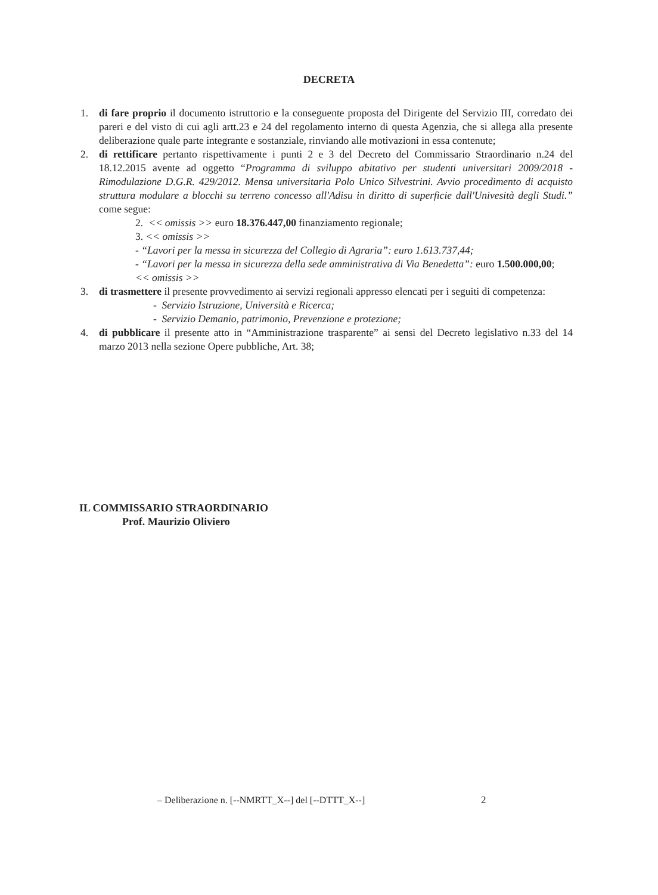DECRETA
1. di fare proprio il documento istruttorio e la conseguente proposta del Dirigente del Servizio III, corredato dei pareri e del visto di cui agli artt.23 e 24 del regolamento interno di questa Agenzia, che si allega alla presente deliberazione quale parte integrante e sostanziale, rinviando alle motivazioni in essa contenute;
2. di rettificare pertanto rispettivamente i punti 2 e 3 del Decreto del Commissario Straordinario n.24 del 18.12.2015 avente ad oggetto “Programma di sviluppo abitativo per studenti universitari 2009/2018 - Rimodulazione D.G.R. 429/2012. Mensa universitaria Polo Unico Silvestrini. Avvio procedimento di acquisto struttura modulare a blocchi su terreno concesso all'Adisu in diritto di superficie dall'Univesità degli Studi.” come segue:
2. << omissis >> euro 18.376.447,00 finanziamento regionale;
3. << omissis >>
- “Lavori per la messa in sicurezza del Collegio di Agraria”: euro 1.613.737,44;
- “Lavori per la messa in sicurezza della sede amministrativa di Via Benedetta”: euro 1.500.000,00;
<< omissis >>
3. di trasmettere il presente provvedimento ai servizi regionali appresso elencati per i seguiti di competenza:
- Servizio Istruzione, Università e Ricerca;
- Servizio Demanio, patrimonio, Prevenzione e protezione;
4. di pubblicare il presente atto in “Amministrazione trasparente” ai sensi del Decreto legislativo n.33 del 14 marzo 2013 nella sezione Opere pubbliche, Art. 38;
IL COMMISSARIO STRAORDINARIO
Prof. Maurizio Oliviero
– Deliberazione n. [--NMRTT_X--] del [--DTTT_X--]
2